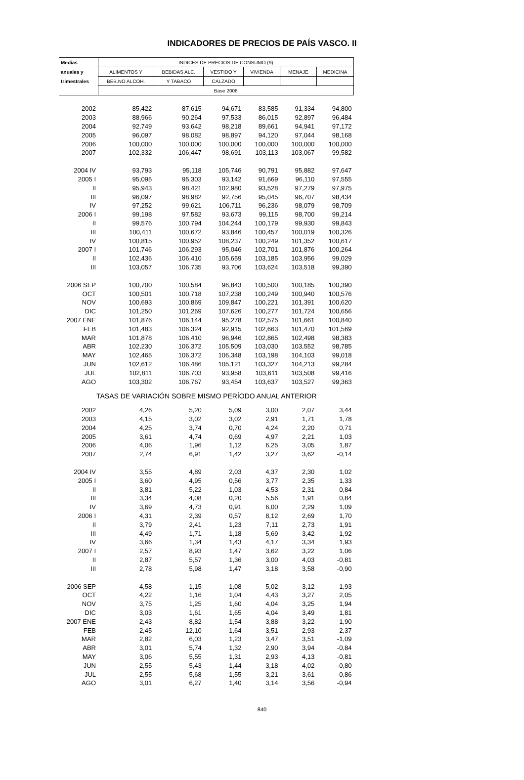INDICADORES DE PRECIOS DE PAÍS VASCO. II
| Medias | INDICES DE PRECIOS DE CONSUMO (9) | | | | | |
| --- | --- | --- | --- | --- | --- | --- |
| anuales y | ALIMENTOS Y | BEBIDAS ALC. | VESTIDO Y | VIVIENDA | MENAJE | MEDICINA |
| trimestrales | BEB.NO ALCOH. | Y TABACO | CALZADO | | | |
| | Base 2006 | | | | | |
| 2002 | 85,422 | 87,615 | 94,671 | 83,585 | 91,334 | 94,800 |
| 2003 | 88,966 | 90,264 | 97,533 | 86,015 | 92,897 | 96,484 |
| 2004 | 92,749 | 93,642 | 98,218 | 89,661 | 94,941 | 97,172 |
| 2005 | 96,097 | 98,082 | 98,897 | 94,120 | 97,044 | 98,168 |
| 2006 | 100,000 | 100,000 | 100,000 | 100,000 | 100,000 | 100,000 |
| 2007 | 102,332 | 106,447 | 98,691 | 103,113 | 103,067 | 99,582 |
| 2004 IV | 93,793 | 95,118 | 105,746 | 90,791 | 95,882 | 97,647 |
| 2005 I | 95,095 | 95,303 | 93,142 | 91,669 | 96,110 | 97,555 |
| II | 95,943 | 98,421 | 102,980 | 93,528 | 97,279 | 97,975 |
| III | 96,097 | 98,982 | 92,756 | 95,045 | 96,707 | 98,434 |
| IV | 97,252 | 99,621 | 106,711 | 96,236 | 98,079 | 98,709 |
| 2006 I | 99,198 | 97,582 | 93,673 | 99,115 | 98,700 | 99,214 |
| II | 99,576 | 100,794 | 104,244 | 100,179 | 99,930 | 99,843 |
| III | 100,411 | 100,672 | 93,846 | 100,457 | 100,019 | 100,326 |
| IV | 100,815 | 100,952 | 108,237 | 100,249 | 101,352 | 100,617 |
| 2007 I | 101,746 | 106,293 | 95,046 | 102,701 | 101,876 | 100,264 |
| II | 102,436 | 106,410 | 105,659 | 103,185 | 103,956 | 99,029 |
| III | 103,057 | 106,735 | 93,706 | 103,624 | 103,518 | 99,390 |
| 2006 SEP | 100,700 | 100,584 | 96,843 | 100,500 | 100,185 | 100,390 |
| OCT | 100,501 | 100,718 | 107,238 | 100,249 | 100,940 | 100,576 |
| NOV | 100,693 | 100,869 | 109,847 | 100,221 | 101,391 | 100,620 |
| DIC | 101,250 | 101,269 | 107,626 | 100,277 | 101,724 | 100,656 |
| 2007 ENE | 101,876 | 106,144 | 95,278 | 102,575 | 101,661 | 100,840 |
| FEB | 101,483 | 106,324 | 92,915 | 102,663 | 101,470 | 101,569 |
| MAR | 101,878 | 106,410 | 96,946 | 102,865 | 102,498 | 98,383 |
| ABR | 102,230 | 106,372 | 105,509 | 103,030 | 103,552 | 98,785 |
| MAY | 102,465 | 106,372 | 106,348 | 103,198 | 104,103 | 99,018 |
| JUN | 102,612 | 106,486 | 105,121 | 103,327 | 104,213 | 99,284 |
| JUL | 102,811 | 106,703 | 93,958 | 103,611 | 103,508 | 99,416 |
| AGO | 103,302 | 106,767 | 93,454 | 103,637 | 103,527 | 99,363 |
| TASAS DE VARIACIÓN SOBRE MISMO PERÍODO ANUAL ANTERIOR | | | | | | |
| 2002 | 4,26 | 5,20 | 5,09 | 3,00 | 2,07 | 3,44 |
| 2003 | 4,15 | 3,02 | 3,02 | 2,91 | 1,71 | 1,78 |
| 2004 | 4,25 | 3,74 | 0,70 | 4,24 | 2,20 | 0,71 |
| 2005 | 3,61 | 4,74 | 0,69 | 4,97 | 2,21 | 1,03 |
| 2006 | 4,06 | 1,96 | 1,12 | 6,25 | 3,05 | 1,87 |
| 2007 | 2,74 | 6,91 | 1,42 | 3,27 | 3,62 | -0,14 |
| 2004 IV | 3,55 | 4,89 | 2,03 | 4,37 | 2,30 | 1,02 |
| 2005 I | 3,60 | 4,95 | 0,56 | 3,77 | 2,35 | 1,33 |
| II | 3,81 | 5,22 | 1,03 | 4,53 | 2,31 | 0,84 |
| III | 3,34 | 4,08 | 0,20 | 5,56 | 1,91 | 0,84 |
| IV | 3,69 | 4,73 | 0,91 | 6,00 | 2,29 | 1,09 |
| 2006 I | 4,31 | 2,39 | 0,57 | 8,12 | 2,69 | 1,70 |
| II | 3,79 | 2,41 | 1,23 | 7,11 | 2,73 | 1,91 |
| III | 4,49 | 1,71 | 1,18 | 5,69 | 3,42 | 1,92 |
| IV | 3,66 | 1,34 | 1,43 | 4,17 | 3,34 | 1,93 |
| 2007 I | 2,57 | 8,93 | 1,47 | 3,62 | 3,22 | 1,06 |
| II | 2,87 | 5,57 | 1,36 | 3,00 | 4,03 | -0,81 |
| III | 2,78 | 5,98 | 1,47 | 3,18 | 3,58 | -0,90 |
| 2006 SEP | 4,58 | 1,15 | 1,08 | 5,02 | 3,12 | 1,93 |
| OCT | 4,22 | 1,16 | 1,04 | 4,43 | 3,27 | 2,05 |
| NOV | 3,75 | 1,25 | 1,60 | 4,04 | 3,25 | 1,94 |
| DIC | 3,03 | 1,61 | 1,65 | 4,04 | 3,49 | 1,81 |
| 2007 ENE | 2,43 | 8,82 | 1,54 | 3,88 | 3,22 | 1,90 |
| FEB | 2,45 | 12,10 | 1,64 | 3,51 | 2,93 | 2,37 |
| MAR | 2,82 | 6,03 | 1,23 | 3,47 | 3,51 | -1,09 |
| ABR | 3,01 | 5,74 | 1,32 | 2,90 | 3,94 | -0,84 |
| MAY | 3,06 | 5,55 | 1,31 | 2,93 | 4,13 | -0,81 |
| JUN | 2,55 | 5,43 | 1,44 | 3,18 | 4,02 | -0,80 |
| JUL | 2,55 | 5,68 | 1,55 | 3,21 | 3,61 | -0,86 |
| AGO | 3,01 | 6,27 | 1,40 | 3,14 | 3,56 | -0,94 |
840